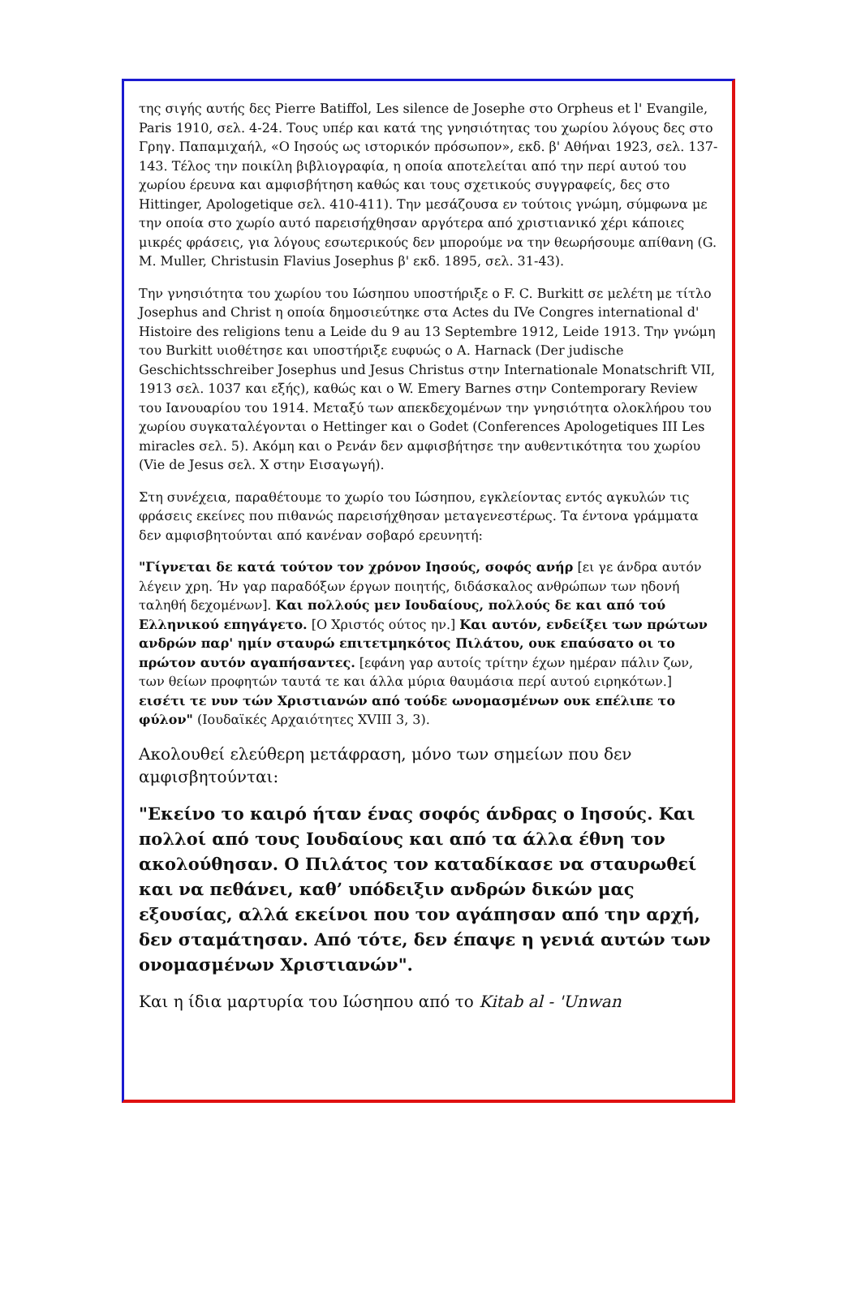της σιγής αυτής δες Pierre Batiffol, Les silence de Josephe στο Orpheus et l' Evangile, Paris 1910, σελ. 4-24. Τους υπέρ και κατά της γνησιότητας του χωρίου λόγους δες στο Γρηγ. Παπαμιχαήλ, «Ο Ιησούς ως ιστορικόν πρόσωπον», εκδ. β' Αθήναι 1923, σελ. 137-143. Τέλος την ποικίλη βιβλιογραφία, η οποία αποτελείται από την περί αυτού του χωρίου έρευνα και αμφισβήτηση καθώς και τους σχετικούς συγγραφείς, δες στο Hittinger, Apologetique σελ. 410-411). Την μεσάζουσα εν τούτοις γνώμη, σύμφωνα με την οποία στο χωρίο αυτό παρεισήχθησαν αργότερα από χριστιανικό χέρι κάποιες μικρές φράσεις, για λόγους εσωτερικούς δεν μπορούμε να την θεωρήσουμε απίθανη (G. M. Muller, Christusin Flavius Josephus β' εκδ. 1895, σελ. 31-43).
Την γνησιότητα του χωρίου του Ιώσηπου υποστήριξε ο F. C. Burkitt σε μελέτη με τίτλο Josephus and Christ η οποία δημοσιεύτηκε στα Actes du IVe Congres international d' Histoire des religions tenu a Leide du 9 au 13 Septembre 1912, Leide 1913. Την γνώμη του Burkitt υιοθέτησε και υποστήριξε ευφυώς ο A. Harnack (Der judische Geschichtsschreiber Josephus und Jesus Christus στην Internationale Monatschrift VII, 1913 σελ. 1037 και εξής), καθώς και ο W. Emery Barnes στην Contemporary Review του Ιανουαρίου του 1914. Μεταξύ των απεκδεχομένων την γνησιότητα ολοκλήρου του χωρίου συγκαταλέγονται ο Hettinger και ο Godet (Conferences Apologetiques III Les miracles σελ. 5). Ακόμη και ο Ρενάν δεν αμφισβήτησε την αυθεντικότητα του χωρίου (Vie de Jesus σελ. X στην Εισαγωγή).
Στη συνέχεια, παραθέτουμε το χωρίο του Ιώσηπου, εγκλείοντας εντός αγκυλών τις φράσεις εκείνες που πιθανώς παρεισήχθησαν μεταγενεστέρως. Τα έντονα γράμματα δεν αμφισβητούνται από κανέναν σοβαρό ερευνητή:
"Γίγνεται δε κατά τούτον τον χρόνον Ιησούς, σοφός ανήρ [ει γε άνδρα αυτόν λέγειν χρη. Ήν γαρ παραδόξων έργων ποιητής, διδάσκαλος ανθρώπων των ηδονή ταληθή δεχομένων]. Και πολλούς μεν Ιουδαίους, πολλούς δε και από τού Ελληνικού επηγάγετο. [Ο Χριστός ούτος ην.] Και αυτόν, ενδείξει των πρώτων ανδρών παρ' ημίν σταυρώ επιτετμηκότος Πιλάτου, ουκ επαύσατο οι το πρώτον αυτόν αγαπήσαντες. [εφάνη γαρ αυτοίς τρίτην έχων ημέραν πάλιν ζων, των θείων προφητών ταυτά τε και άλλα μύρια θαυμάσια περί αυτού ειρηκότων.] εισέτι τε νυν τών Χριστιανών από τούδε ωνομασμένων ουκ επέλιπε το φύλον" (Ιουδαϊκές Αρχαιότητες XVIII 3, 3).
Ακολουθεί ελεύθερη μετάφραση, μόνο των σημείων που δεν αμφισβητούνται:
"Εκείνο το καιρό ήταν ένας σοφός άνδρας ο Ιησούς. Και πολλοί από τους Ιουδαίους και από τα άλλα έθνη τον ακολούθησαν. Ο Πιλάτος τον καταδίκασε να σταυρωθεί και να πεθάνει, καθ’ υπόδειξιν ανδρών δικών μας εξουσίας, αλλά εκείνοι που τον αγάπησαν από την αρχή, δεν σταμάτησαν. Από τότε, δεν έπαψε η γενιά αυτών των ονομασμένων Χριστιανών".
Και η ίδια μαρτυρία του Ιώσηπου από το Kitab al - 'Unwan